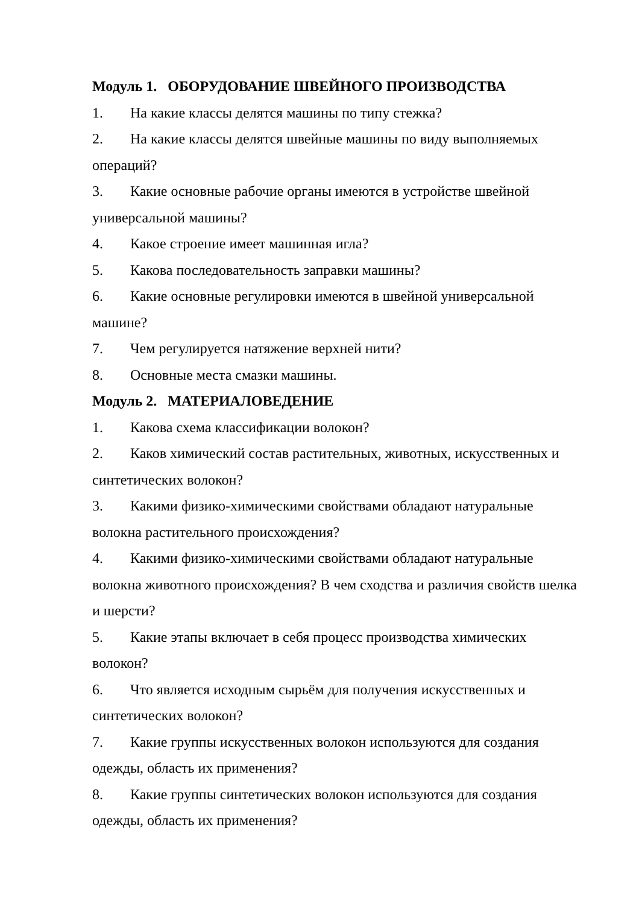Модуль 1. ОБОРУДОВАНИЕ ШВЕЙНОГО ПРОИЗВОДСТВА
1. На какие классы делятся машины по типу стежка?
2. На какие классы делятся швейные машины по виду выполняемых операций?
3. Какие основные рабочие органы имеются в устройстве швейной универсальной машины?
4. Какое строение имеет машинная игла?
5. Какова последовательность заправки машины?
6. Какие основные регулировки имеются в швейной универсальной машине?
7. Чем регулируется натяжение верхней нити?
8. Основные места смазки машины.
Модуль 2. МАТЕРИАЛОВЕДЕНИЕ
1. Какова схема классификации волокон?
2. Каков химический состав растительных, животных, искусственных и синтетических волокон?
3. Какими физико-химическими свойствами обладают натуральные волокна растительного происхождения?
4. Какими физико-химическими свойствами обладают натуральные волокна животного происхождения? В чем сходства и различия свойств шелка и шерсти?
5. Какие этапы включает в себя процесс производства химических волокон?
6. Что является исходным сырьём для получения искусственных и синтетических волокон?
7. Какие группы искусственных волокон используются для создания одежды, область их применения?
8. Какие группы синтетических волокон используются для создания одежды, область их применения?